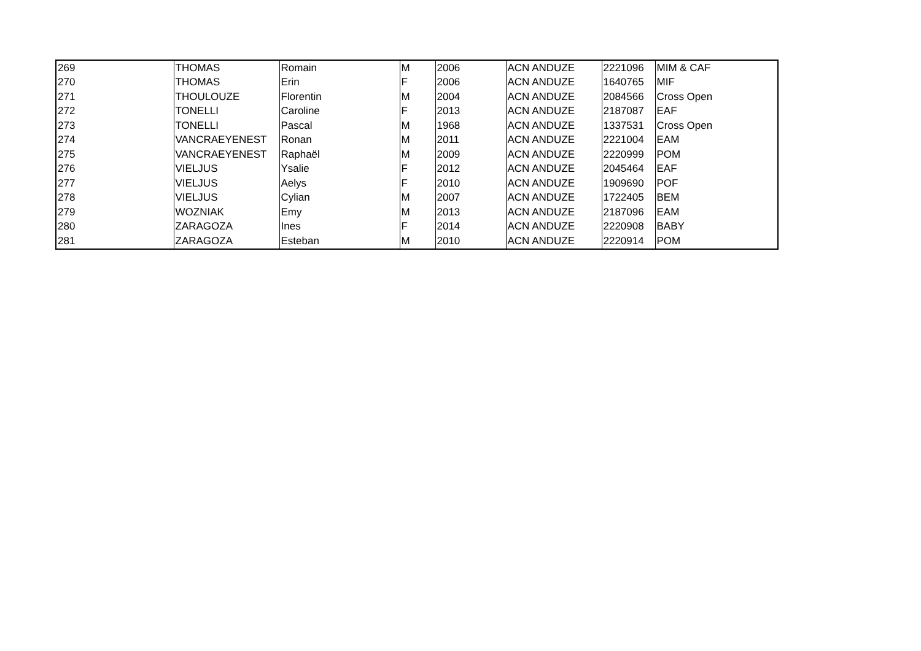| 269 | THOMAS | Romain | M | 2006 | ACN ANDUZE | 2221096 | MIM & CAF |
| 270 | THOMAS | Erin | F | 2006 | ACN ANDUZE | 1640765 | MIF |
| 271 | THOULOUZE | Florentin | M | 2004 | ACN ANDUZE | 2084566 | Cross Open |
| 272 | TONELLI | Caroline | F | 2013 | ACN ANDUZE | 2187087 | EAF |
| 273 | TONELLI | Pascal | M | 1968 | ACN ANDUZE | 1337531 | Cross Open |
| 274 | VANCRAEYENEST | Ronan | M | 2011 | ACN ANDUZE | 2221004 | EAM |
| 275 | VANCRAEYENEST | Raphaël | M | 2009 | ACN ANDUZE | 2220999 | POM |
| 276 | VIELJUS | Ysalie | F | 2012 | ACN ANDUZE | 2045464 | EAF |
| 277 | VIELJUS | Aelys | F | 2010 | ACN ANDUZE | 1909690 | POF |
| 278 | VIELJUS | Cylian | M | 2007 | ACN ANDUZE | 1722405 | BEM |
| 279 | WOZNIAK | Emy | M | 2013 | ACN ANDUZE | 2187096 | EAM |
| 280 | ZARAGOZA | Ines | F | 2014 | ACN ANDUZE | 2220908 | BABY |
| 281 | ZARAGOZA | Esteban | M | 2010 | ACN ANDUZE | 2220914 | POM |